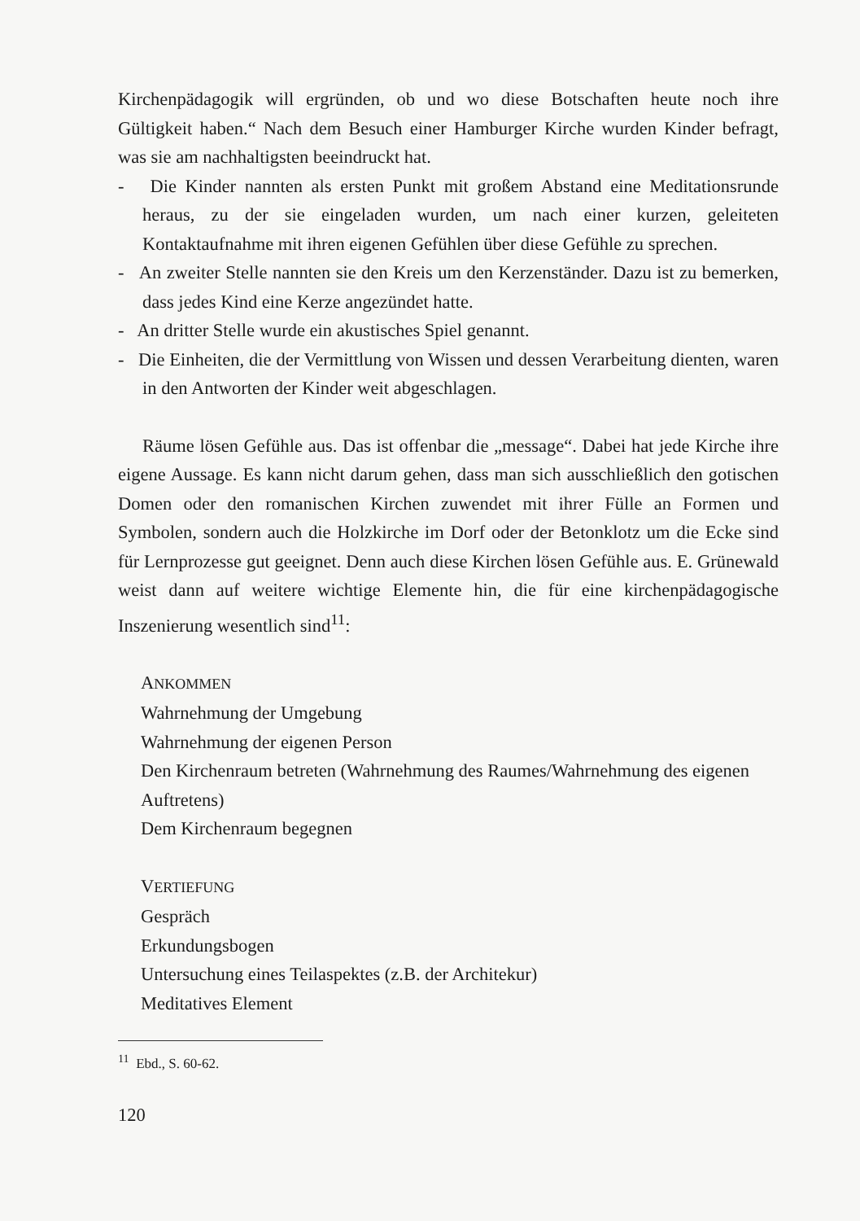Kirchenpädagogik will ergründen, ob und wo diese Botschaften heute noch ihre Gültigkeit haben.“ Nach dem Besuch einer Hamburger Kirche wurden Kinder befragt, was sie am nachhaltigsten beeindruckt hat.
- Die Kinder nannten als ersten Punkt mit großem Abstand eine Meditationsrunde heraus, zu der sie eingeladen wurden, um nach einer kurzen, geleiteten Kontaktaufnahme mit ihren eigenen Gefühlen über diese Gefühle zu sprechen.
- An zweiter Stelle nannten sie den Kreis um den Kerzenständer. Dazu ist zu bemerken, dass jedes Kind eine Kerze angezündet hatte.
- An dritter Stelle wurde ein akustisches Spiel genannt.
- Die Einheiten, die der Vermittlung von Wissen und dessen Verarbeitung dienten, waren in den Antworten der Kinder weit abgeschlagen.
Räume lösen Gefühle aus. Das ist offenbar die „message“. Dabei hat jede Kirche ihre eigene Aussage. Es kann nicht darum gehen, dass man sich ausschließlich den gotischen Domen oder den romanischen Kirchen zuwendet mit ihrer Fülle an Formen und Symbolen, sondern auch die Holzkirche im Dorf oder der Betonklotz um die Ecke sind für Lernprozesse gut geeignet. Denn auch diese Kirchen lösen Gefühle aus. E. Grünewald weist dann auf weitere wichtige Elemente hin, die für eine kirchenpädagogische Inszenierung wesentlich sind<sup>11</sup>:
ANKOMMEN
Wahrnehmung der Umgebung
Wahrnehmung der eigenen Person
Den Kirchenraum betreten (Wahrnehmung des Raumes/Wahrnehmung des eigenen Auftretens)
Dem Kirchenraum begegnen
VERTIEFUNG
Gespräch
Erkundungsbogen
Untersuchung eines Teilaspektes (z.B. der Architekur)
Meditatives Element
<sup>11</sup> Ebd., S. 60-62.
120